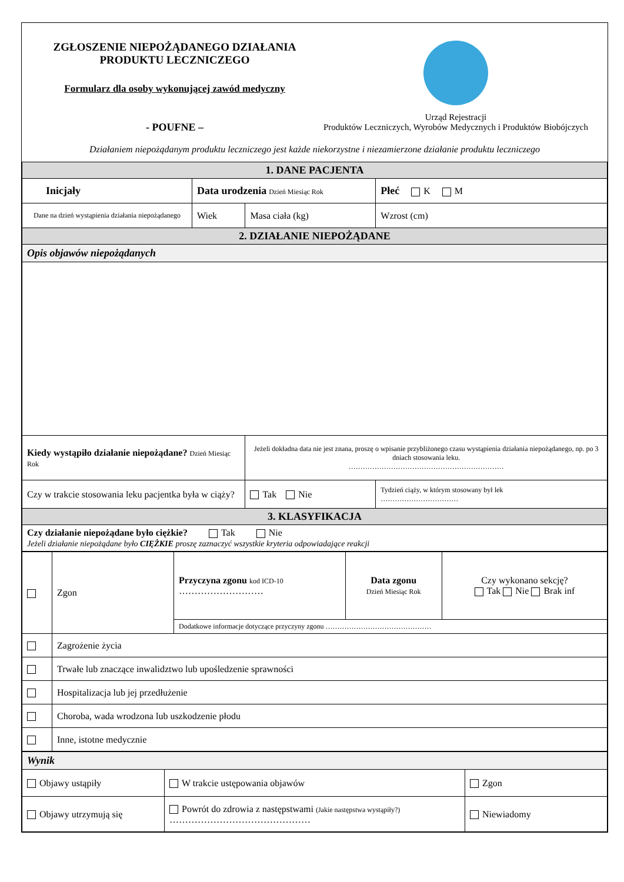ZGŁOSZENIE NIEPOŻĄDANEGO DZIAŁANIA
PRODUKTU LECZNICZEGO
Formularz dla osoby wykonującej zawód medyczny
- POUFNE –
Urząd Rejestracji
Produktów Leczniczych, Wyrobów Medycznych i Produktów Biobójczych
Działaniem niepożądanym produktu leczniczego jest każde niekorzystne i niezamierzone działanie produktu leczniczego
| 1. DANE PACJENTA | | | |
| Inicjały | Data urodzenia Dzień Miesiąc Rok | | Płeć K M |
| Dane na dzień wystąpienia działania niepożądanego | Wiek | Masa ciała (kg) | Wzrost (cm) |
| 2. DZIAŁANIE NIEPOŻĄDANE | | | |
| Opis objawów niepożądanych | | | |
| Kiedy wystąpiło działanie niepożądane? Dzień Miesiąc Rok | | Jeżeli dokładna data nie jest znana, proszę o wpisanie przybliżonego czasu wystąpienia działania niepożądanego, np. po 3 dniach stosowania leku. ………………………………………………………… | |
| Czy w trakcie stosowania leku pacjentka była w ciąży? | | Tak Nie | Tydzień ciąży, w którym stosowany był lek …………………………… |
| 3. KLASYFIKACJA | | | |
| Czy działanie niepożądane było ciężkie? Tak Nie Jeżeli działanie niepożądane było CIĘŻKIE proszę zaznaczyć wszystkie kryteria odpowiadające reakcji | | | |
| | Zgon | Przyczyna zgonu kod ICD-10 ……………………… | Data zgonu Dzień Miesiąc Rok | Czy wykonano sekcję? Tak Nie Brak inf |
| | | Dodatkowe informacje dotyczące przyczyny zgonu ……………………………………… | | |
| | Zagrożenie życia | | | |
| | Trwałe lub znaczące inwalidztwo lub upośledzenie sprawności | | | |
| | Hospitalizacja lub jej przedłużenie | | | |
| | Choroba, wada wrodzona lub uszkodzenie płodu | | | |
| | Inne, istotne medycznie | | | |
| Wynik | | |
| Objawy ustąpiły | W trakcie ustępowania objawów | Zgon |
| Objawy utrzymują się | Powrót do zdrowia z następstwami (Jakie następstwa wystąpiły?) ……………………………………… | Niewiadomy |